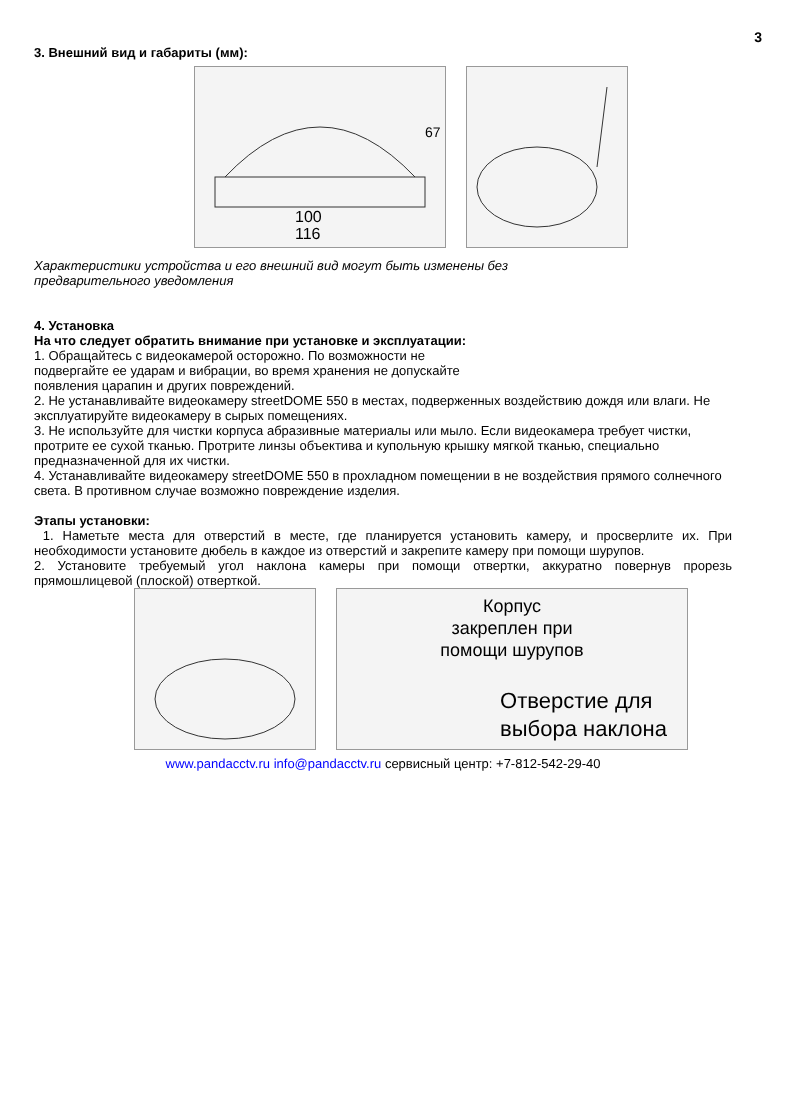3
3. Внешний вид и габариты (мм):
100
116
67
Характеристики устройства и его внешний вид могут быть изменены без
предварительного уведомления
4. Установка
На что следует обратить внимание при установке и эксплуатации:
1. Обращайтесь с видеокамерой осторожно. По возможности не
подвергайте ее ударам и вибрации, во время хранения не допускайте
появления царапин и других повреждений.
2. Не устанавливайте видеокамеру streetDOME 550 в местах, подверженных воздействию дождя или влаги. Не эксплуатируйте видеокамеру в сырых помещениях.
3. Не используйте для чистки корпуса абразивные материалы или мыло. Если видеокамера требует чистки, протрите ее сухой тканью. Протрите линзы объектива и купольную крышку мягкой тканью, специально предназначенной для их чистки.
4. Устанавливайте видеокамеру streetDOME 550 в прохладном помещении в не воздействия прямого солнечного света. В противном случае возможно повреждение изделия.
Этапы установки:
1. Наметьте места для отверстий в месте, где планируется установить камеру, и просверлите их. При необходимости установите дюбель в каждое из отверстий и закрепите камеру при помощи шурупов.
2. Установите требуемый угол наклона камеры при помощи отвертки, аккуратно повернув прорезь прямошлицевой (плоской) отверткой.
Корпус
закреплен при
помощи шурупов
Отверстие для
выбора наклона
www.pandacctv.ru info@pandacctv.ru сервисный центр: +7-812-542-29-40